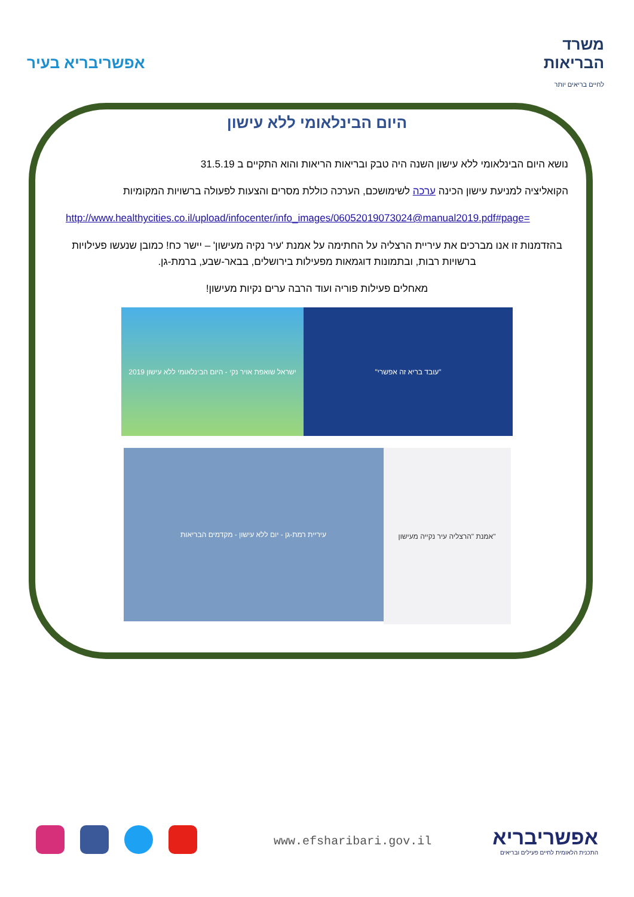אפשריבריא בעיר
משרד
הבריאות
לחיים בריאים יותר
היום הבינלאומי ללא עישון
נושא היום הבינלאומי ללא עישון השנה היה טבק ובריאות הריאות והוא התקיים ב 31.5.19
הקואליציה למניעת עישון הכינה ערכה לשימושכם, הערכה כוללת מסרים והצעות לפעולה ברשויות המקומיות
http://www.healthycities.co.il/upload/infocenter/info_images/06052019073024@manual2019.pdf#page=
בהזדמנות זו אנו מברכים את עיריית הרצליה על החתימה על אמנת 'עיר נקיה מעישון' – יישר כח! כמובן שנעשו פעילויות ברשויות רבות, ובתמונות דוגמאות מפעילות בירושלים, בבאר-שבע, ברמת-גן.
מאחלים פעילות פוריה ועוד הרבה ערים נקיות מעישון!
ישראל שואפת אויר נקי - היום הבינלאומי ללא עישון 2019
"עובד בריא זה אפשרי"
עיריית רמת-גן - יום ללא עישון - מקדמים הבריאות
אמנת "הרצליה עיר נקייה מעישון"
www.efsharibari.gov.il
אפשריבריא
התכנית הלאומית לחיים פעילים ובריאים